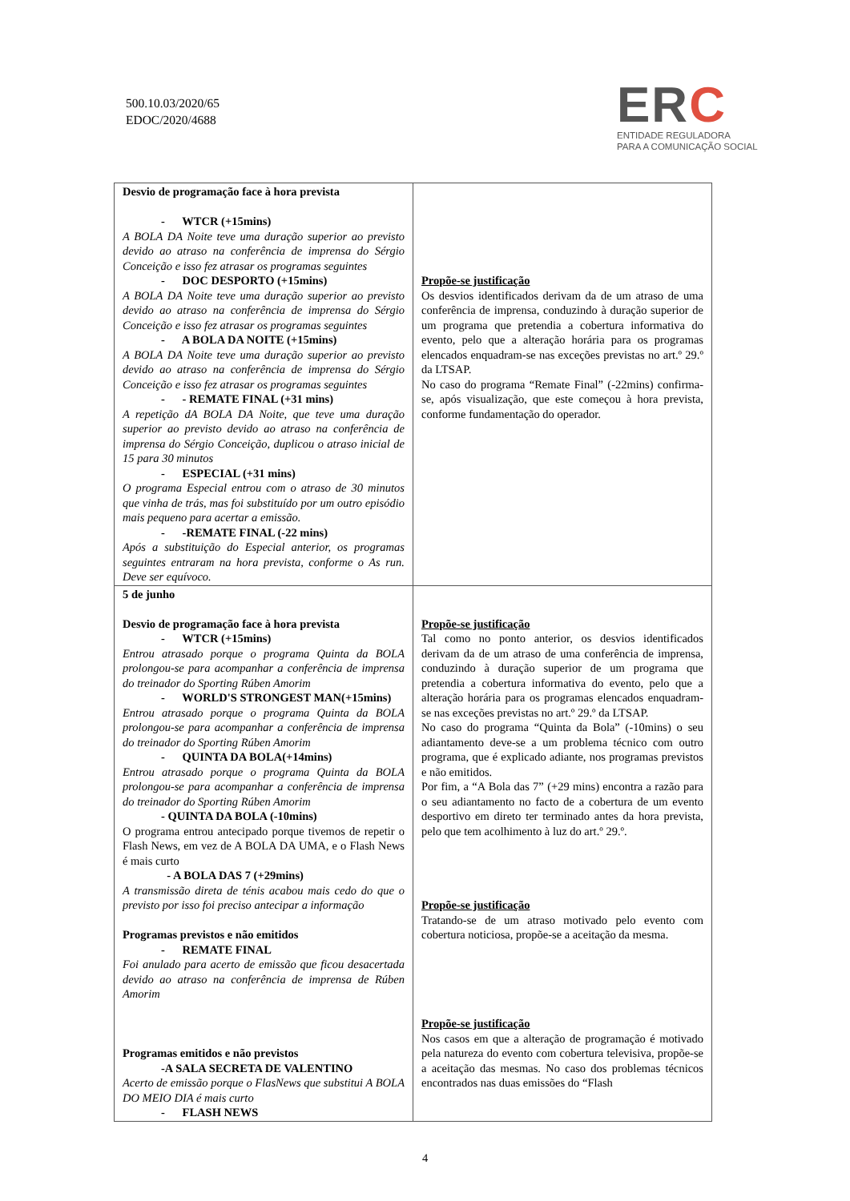500.10.03/2020/65
EDOC/2020/4688
ERC
ENTIDADE REGULADORA
PARA A COMUNICAÇÃO SOCIAL
| Desvio de programação face à hora prevista - WTCR (+15mins) A BOLA DA Noite teve uma duração superior ao previsto devido ao atraso na conferência de imprensa do Sérgio Conceição e isso fez atrasar os programas seguintes - DOC DESPORTO (+15mins) A BOLA DA Noite teve uma duração superior ao previsto devido ao atraso na conferência de imprensa do Sérgio Conceição e isso fez atrasar os programas seguintes - A BOLA DA NOITE (+15mins) A BOLA DA Noite teve uma duração superior ao previsto devido ao atraso na conferência de imprensa do Sérgio Conceição e isso fez atrasar os programas seguintes - - REMATE FINAL (+31 mins) A repetição dA BOLA DA Noite, que teve uma duração superior ao previsto devido ao atraso na conferência de imprensa do Sérgio Conceição, duplicou o atraso inicial de 15 para 30 minutos - ESPECIAL (+31 mins) O programa Especial entrou com o atraso de 30 minutos que vinha de trás, mas foi substituído por um outro episódio mais pequeno para acertar a emissão. - -REMATE FINAL (-22 mins) Após a substituição do Especial anterior, os programas seguintes entraram na hora prevista, conforme o As run. Deve ser equívoco. | Propõe-se justificação Os desvios identificados derivam da de um atraso de uma conferência de imprensa, conduzindo à duração superior de um programa que pretendia a cobertura informativa do evento, pelo que a alteração horária para os programas elencados enquadram-se nas exceções previstas no art.º 29.º da LTSAP. No caso do programa “Remate Final” (-22mins) confirma-se, após visualização, que este começou à hora prevista, conforme fundamentação do operador. |
| 5 de junho Desvio de programação face à hora prevista - WTCR (+15mins) Entrou atrasado porque o programa Quinta da BOLA prolongou-se para acompanhar a conferência de imprensa do treinador do Sporting Rúben Amorim - WORLD'S STRONGEST MAN(+15mins) Entrou atrasado porque o programa Quinta da BOLA prolongou-se para acompanhar a conferência de imprensa do treinador do Sporting Rúben Amorim - QUINTA DA BOLA(+14mins) Entrou atrasado porque o programa Quinta da BOLA prolongou-se para acompanhar a conferência de imprensa do treinador do Sporting Rúben Amorim - QUINTA DA BOLA (-10mins) O programa entrou antecipado porque tivemos de repetir o Flash News, em vez de A BOLA DA UMA, e o Flash News é mais curto - A BOLA DAS 7 (+29mins) A transmissão direta de ténis acabou mais cedo do que o previsto por isso foi preciso antecipar a informação Programas previstos e não emitidos - REMATE FINAL Foi anulado para acerto de emissão que ficou desacertada devido ao atraso na conferência de imprensa de Rúben Amorim Programas emitidos e não previstos -A SALA SECRETA DE VALENTINO Acerto de emissão porque o FlasNews que substitui A BOLA DO MEIO DIA é mais curto - FLASH NEWS | Propõe-se justificação Tal como no ponto anterior, os desvios identificados derivam da de um atraso de uma conferência de imprensa, conduzindo à duração superior de um programa que pretendia a cobertura informativa do evento, pelo que a alteração horária para os programas elencados enquadram-se nas exceções previstas no art.º 29.º da LTSAP. No caso do programa “Quinta da Bola” (-10mins) o seu adiantamento deve-se a um problema técnico com outro programa, que é explicado adiante, nos programas previstos e não emitidos. Por fim, a “A Bola das 7” (+29 mins) encontra a razão para o seu adiantamento no facto de a cobertura de um evento desportivo em direto ter terminado antes da hora prevista, pelo que tem acolhimento à luz do art.º 29.º. Propõe-se justificação Tratando-se de um atraso motivado pelo evento com cobertura noticiosa, propõe-se a aceitação da mesma. Propõe-se justificação Nos casos em que a alteração de programação é motivado pela natureza do evento com cobertura televisiva, propõe-se a aceitação das mesmas. No caso dos problemas técnicos encontrados nas duas emissões do “Flash |
4